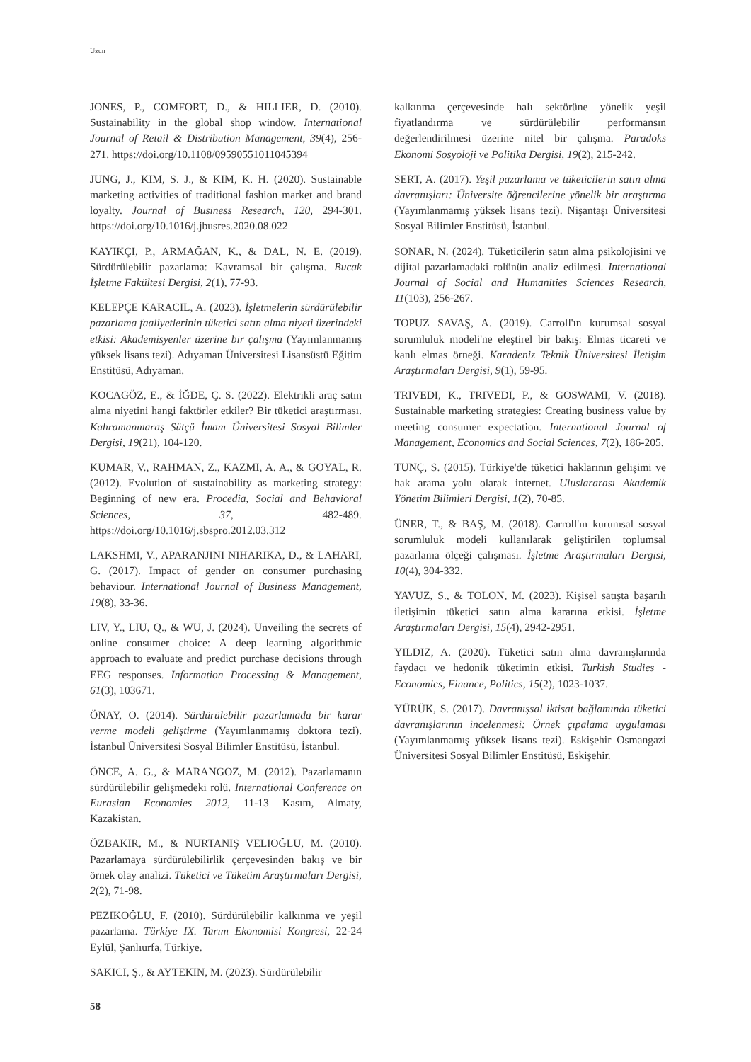Uzun
JONES, P., COMFORT, D., & HILLIER, D. (2010). Sustainability in the global shop window. International Journal of Retail & Distribution Management, 39(4), 256-271. https://doi.org/10.1108/09590551011045394
JUNG, J., KIM, S. J., & KIM, K. H. (2020). Sustainable marketing activities of traditional fashion market and brand loyalty. Journal of Business Research, 120, 294-301. https://doi.org/10.1016/j.jbusres.2020.08.022
KAYIKÇI, P., ARMAĞAN, K., & DAL, N. E. (2019). Sürdürülebilir pazarlama: Kavramsal bir çalışma. Bucak İşletme Fakültesi Dergisi, 2(1), 77-93.
KELEPÇE KARACIL, A. (2023). İşletmelerin sürdürülebilir pazarlama faaliyetlerinin tüketici satın alma niyeti üzerindeki etkisi: Akademisyenler üzerine bir çalışma (Yayımlanmamış yüksek lisans tezi). Adıyaman Üniversitesi Lisansüstü Eğitim Enstitüsü, Adıyaman.
KOCAGÖZ, E., & İĞDE, Ç. S. (2022). Elektrikli araç satın alma niyetini hangi faktörler etkiler? Bir tüketici araştırması. Kahramanmaraş Sütçü İmam Üniversitesi Sosyal Bilimler Dergisi, 19(21), 104-120.
KUMAR, V., RAHMAN, Z., KAZMI, A. A., & GOYAL, R. (2012). Evolution of sustainability as marketing strategy: Beginning of new era. Procedia, Social and Behavioral Sciences, 37, 482-489. https://doi.org/10.1016/j.sbspro.2012.03.312
LAKSHMI, V., APARANJINI NIHARIKA, D., & LAHARI, G. (2017). Impact of gender on consumer purchasing behaviour. International Journal of Business Management, 19(8), 33-36.
LIV, Y., LIU, Q., & WU, J. (2024). Unveiling the secrets of online consumer choice: A deep learning algorithmic approach to evaluate and predict purchase decisions through EEG responses. Information Processing & Management, 61(3), 103671.
ÖNAY, O. (2014). Sürdürülebilir pazarlamada bir karar verme modeli geliştirme (Yayımlanmamış doktora tezi). İstanbul Üniversitesi Sosyal Bilimler Enstitüsü, İstanbul.
ÖNCE, A. G., & MARANGOZ, M. (2012). Pazarlamanın sürdürülebilir gelişmedeki rolü. International Conference on Eurasian Economies 2012, 11-13 Kasım, Almaty, Kazakistan.
ÖZBAKIR, M., & NURTANIŞ VELIOĞLU, M. (2010). Pazarlamaya sürdürülebilirlik çerçevesinden bakış ve bir örnek olay analizi. Tüketici ve Tüketim Araştırmaları Dergisi, 2(2), 71-98.
PEZIKOĞLU, F. (2010). Sürdürülebilir kalkınma ve yeşil pazarlama. Türkiye IX. Tarım Ekonomisi Kongresi, 22-24 Eylül, Şanlıurfa, Türkiye.
SAKICI, Ş., & AYTEKIN, M. (2023). Sürdürülebilir
kalkınma çerçevesinde halı sektörüne yönelik yeşil fiyatlandırma ve sürdürülebilir performansın değerlendirilmesi üzerine nitel bir çalışma. Paradoks Ekonomi Sosyoloji ve Politika Dergisi, 19(2), 215-242.
SERT, A. (2017). Yeşil pazarlama ve tüketicilerin satın alma davranışları: Üniversite öğrencilerine yönelik bir araştırma (Yayımlanmamış yüksek lisans tezi). Nişantaşı Üniversitesi Sosyal Bilimler Enstitüsü, İstanbul.
SONAR, N. (2024). Tüketicilerin satın alma psikolojisini ve dijital pazarlamadaki rolünün analiz edilmesi. International Journal of Social and Humanities Sciences Research, 11(103), 256-267.
TOPUZ SAVAŞ, A. (2019). Carroll'ın kurumsal sosyal sorumluluk modeli'ne eleştirel bir bakış: Elmas ticareti ve kanlı elmas örneği. Karadeniz Teknik Üniversitesi İletişim Araştırmaları Dergisi, 9(1), 59-95.
TRIVEDI, K., TRIVEDI, P., & GOSWAMI, V. (2018). Sustainable marketing strategies: Creating business value by meeting consumer expectation. International Journal of Management, Economics and Social Sciences, 7(2), 186-205.
TUNÇ, S. (2015). Türkiye'de tüketici haklarının gelişimi ve hak arama yolu olarak internet. Uluslararası Akademik Yönetim Bilimleri Dergisi, 1(2), 70-85.
ÜNER, T., & BAŞ, M. (2018). Carroll'ın kurumsal sosyal sorumluluk modeli kullanılarak geliştirilen toplumsal pazarlama ölçeği çalışması. İşletme Araştırmaları Dergisi, 10(4), 304-332.
YAVUZ, S., & TOLON, M. (2023). Kişisel satışta başarılı iletişimin tüketici satın alma kararına etkisi. İşletme Araştırmaları Dergisi, 15(4), 2942-2951.
YILDIZ, A. (2020). Tüketici satın alma davranışlarında faydacı ve hedonik tüketimin etkisi. Turkish Studies - Economics, Finance, Politics, 15(2), 1023-1037.
YÜRÜK, S. (2017). Davranışsal iktisat bağlamında tüketici davranışlarının incelenmesi: Örnek çıpalama uygulaması (Yayımlanmamış yüksek lisans tezi). Eskişehir Osmangazi Üniversitesi Sosyal Bilimler Enstitüsü, Eskişehir.
58